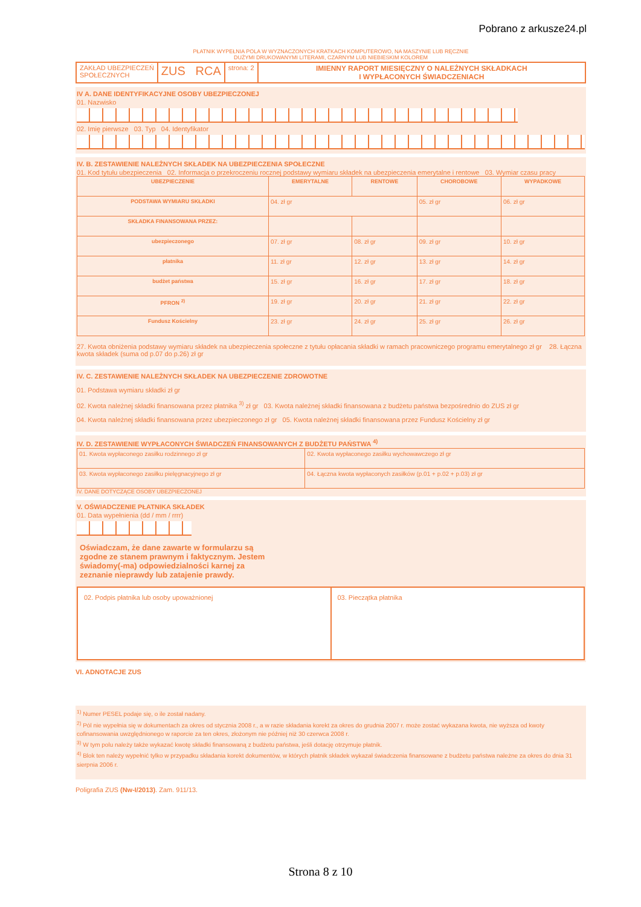Pobrano z arkusze24.pl
PŁATNIK WYPEŁNIA POLA W WYZNACZONYCH KRATKACH KOMPUTEROWO, NA MASZYNIE LUB RĘCZNIE
DUŻYMI DRUKOWANYMI LITERAMI, CZARNYM LUB NIEBIESKIM KOLOREM
ZAKŁAD UBEZPIECZEŃ
SPOŁECZNYCH
ZUS RCA
strona: 2 IMIENNY RAPORT MIESIĘCZNY O NALEŻNYCH SKŁADKACH
I WYPŁACONYCH ŚWIADCZENIACH
IV A. DANE IDENTYFIKACYJNE OSOBY UBEZPIECZONEJ
01. Nazwisko
02. Imię pierwsze 03. Typ 04. Identyfikator
IV. B. ZESTAWIENIE NALEŻNYCH SKŁADEK NA UBEZPIECZENIA SPOŁECZNE
01. Kod tytułu ubezpieczenia 02. Informacja o przekroczeniu rocznej podstawy wymiaru składek na ubezpieczenia emerytalne i rentowe 03. Wymiar czasu pracy
| UBEZPIECZENIE | EMERYTALNE | RENTOWE | CHOROBOWE | WYPADKOWE |
| --- | --- | --- | --- | --- |
| PODSTAWA WYMIARU SKŁADKI | 04. zł gr | | 05. zł gr | 06. zł gr |
| SKŁADKA FINANSOWANA PRZEZ: | | | | |
| ubezpieczonego | 07. zł gr | 08. zł gr | 09. zł gr | 10. zł gr |
| płatnika | 11. zł gr | 12. zł gr | 13. zł gr | 14. zł gr |
| budżet państwa | 15. zł gr | 16. zł gr | 17. zł gr | 18. zł gr |
| PFRON <sup>2)</sup> | 19. zł gr | 20. zł gr | 21. zł gr | 22. zł gr |
| Fundusz Kościelny | 23. zł gr | 24. zł gr | 25. zł gr | 26. zł gr |
27. Kwota obniżenia podstawy wymiaru składek na ubezpieczenia społeczne z tytułu opłacania składki w ramach pracowniczego programu emerytalnego zł gr 28. Łączna kwota składek (suma od p.07 do p.26) zł gr
IV. C. ZESTAWIENIE NALEŻNYCH SKŁADEK NA UBEZPIECZENIE ZDROWOTNE
01. Podstawa wymiaru składki zł gr
02. Kwota należnej składki finansowana przez płatnika <sup>3)</sup> zł gr 03. Kwota należnej składki finansowana z budżetu państwa bezpośrednio do ZUS zł gr
04. Kwota należnej składki finansowana przez ubezpieczonego zł gr 05. Kwota należnej składki finansowana przez Fundusz Kościelny zł gr
IV. D. ZESTAWIENIE WYPŁACONYCH ŚWIADCZEŃ FINANSOWANYCH Z BUDŻETU PAŃSTWA <sup>4)</sup>
| 01. Kwota wypłaconego zasiłku rodzinnego zł gr | 02. Kwota wypłaconego zasiłku wychowawczego zł gr |
| 03. Kwota wypłaconego zasiłku pielęgnacyjnego zł gr | 04. Łączna kwota wypłaconych zasiłków (p.01 + p.02 + p.03) zł gr |
IV. DANE DOTYCZĄCE OSOBY UBEZPIECZONEJ
V. OŚWIADCZENIE PŁATNIKA SKŁADEK
01. Data wypełnienia (dd / mm / rrrr)
Oświadczam, że dane zawarte w formularzu są zgodne ze stanem prawnym i faktycznym. Jestem świadomy(-ma) odpowiedzialności karnej za zeznanie nieprawdy lub zatajenie prawdy.
02. Podpis płatnika lub osoby upoważnionej
03. Pieczątka płatnika
VI. ADNOTACJE ZUS
<sup>1)</sup> Numer PESEL podaje się, o ile został nadany.
<sup>2)</sup> Pól nie wypełnia się w dokumentach za okres od stycznia 2008 r., a w razie składania korekt za okres do grudnia 2007 r. może zostać wykazana kwota, nie wyższa od kwoty cofinansowania uwzględnionego w raporcie za ten okres, złożonym nie później niż 30 czerwca 2008 r.
<sup>3)</sup> W tym polu należy także wykazać kwotę składki finansowaną z budżetu państwa, jeśli dotację otrzymuje płatnik.
<sup>4)</sup> Blok ten należy wypełnić tylko w przypadku składania korekt dokumentów, w których płatnik składek wykazał świadczenia finansowane z budżetu państwa należne za okres do dnia 31 sierpnia 2006 r.
Poligrafia ZUS (Nw-I/2013). Zam. 911/13.
Strona 8 z 10